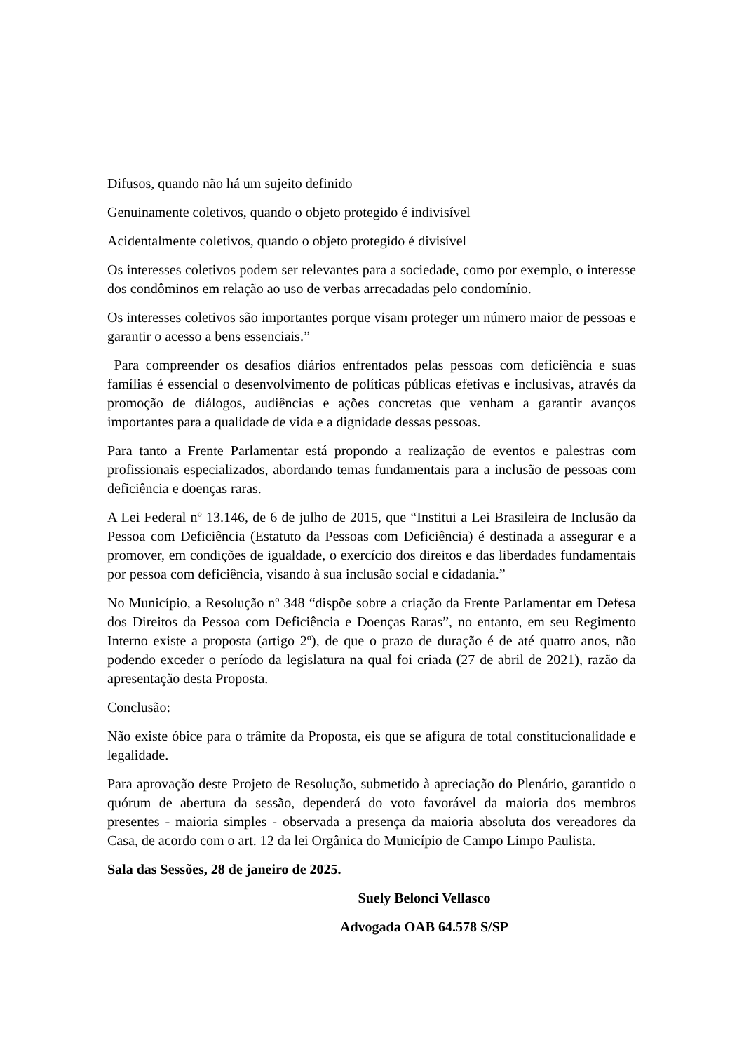Difusos, quando não há um sujeito definido
Genuinamente coletivos, quando o objeto protegido é indivisível
Acidentalmente coletivos, quando o objeto protegido é divisível
Os interesses coletivos podem ser relevantes para a sociedade, como por exemplo, o interesse dos condôminos em relação ao uso de verbas arrecadadas pelo condomínio.
Os interesses coletivos são importantes porque visam proteger um número maior de pessoas e garantir o acesso a bens essenciais.”
Para compreender os desafios diários enfrentados pelas pessoas com deficiência e suas famílias é essencial o desenvolvimento de políticas públicas efetivas e inclusivas, através da promoção de diálogos, audiências e ações concretas que venham a garantir avanços importantes para a qualidade de vida e a dignidade dessas pessoas.
Para tanto a Frente Parlamentar está propondo a realização de eventos e palestras com profissionais especializados, abordando temas fundamentais para a inclusão de pessoas com deficiência e doenças raras.
A Lei Federal nº 13.146, de 6 de julho de 2015, que “Institui a Lei Brasileira de Inclusão da Pessoa com Deficiência (Estatuto da Pessoas com Deficiência) é destinada a assegurar e a promover, em condições de igualdade, o exercício dos direitos e das liberdades fundamentais por pessoa com deficiência, visando à sua inclusão social e cidadania.”
No Município, a Resolução nº 348 “dispõe sobre a criação da Frente Parlamentar em Defesa dos Direitos da Pessoa com Deficiência e Doenças Raras”, no entanto, em seu Regimento Interno existe a proposta (artigo 2º), de que o prazo de duração é de até quatro anos, não podendo exceder o período da legislatura na qual foi criada (27 de abril de 2021), razão da apresentação desta Proposta.
Conclusão:
Não existe óbice para o trâmite da Proposta, eis que se afigura de total constitucionalidade e legalidade.
Para aprovação deste Projeto de Resolução, submetido à apreciação do Plenário, garantido o quórum de abertura da sessão, dependerá do voto favorável da maioria dos membros presentes - maioria simples - observada a presença da maioria absoluta dos vereadores da Casa, de acordo com o art. 12 da lei Orgânica do Município de Campo Limpo Paulista.
Sala das Sessões, 28 de janeiro de 2025.
Suely Belonci Vellasco
Advogada OAB 64.578 S/SP